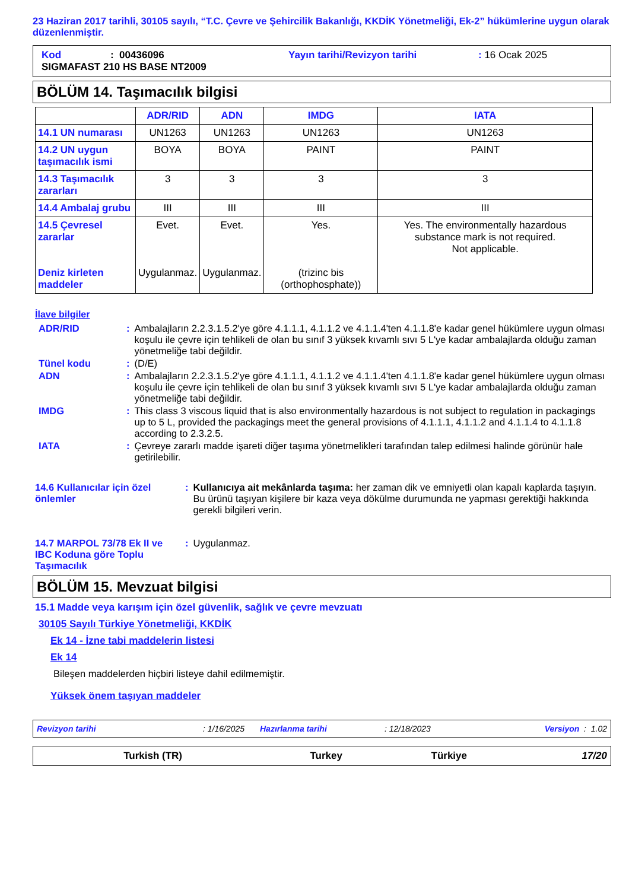23 Haziran 2017 tarihli, 30105 sayılı, “T.C. Çevre ve Şehircilik Bakanlığı, KKDİK Yönetmeliği, Ek-2” hükümlerine uygun olarak düzenlenmiştir.
Kod: 00436096 Yayın tarihi/Revizyon tarihi: 16 Ocak 2025
SIGMAFAST 210 HS BASE NT2009
BÖLÜM 14. Taşımacılık bilgisi
| | ADR/RID | ADN | IMDG | IATA |
| --- | --- | --- | --- | --- |
| 14.1 UN numarası | UN1263 | UN1263 | UN1263 | UN1263 |
| 14.2 UN uygun taşımacılık ismi | BOYA | BOYA | PAINT | PAINT |
| 14.3 Taşımacılık zararları | 3 | 3 | 3 | 3 |
| 14.4 Ambalaj grubu | III | III | III | III |
| 14.5 Çevresel zararlar Deniz kirleten maddeler | Evet. Uygulanmaz. | Evet. Uygulanmaz. | Yes. (trizinc bis (orthophosphate)) | Yes. The environmentally hazardous substance mark is not required. Not applicable. |
İlave bilgiler
| ADR/RID | : | Ambalajların 2.2.3.1.5.2'ye göre 4.1.1.1, 4.1.1.2 ve 4.1.1.4'ten 4.1.1.8'e kadar genel hükümlere uygun olması koşulu ile çevre için tehlikeli de olan bu sınıf 3 yüksek kıvamlı sıvı 5 L'ye kadar ambalajlarda olduğu zaman yönetmeliğe tabi değildir. |
| Tünel kodu | : | (D/E) |
| ADN | : | Ambalajların 2.2.3.1.5.2'ye göre 4.1.1.1, 4.1.1.2 ve 4.1.1.4'ten 4.1.1.8'e kadar genel hükümlere uygun olması koşulu ile çevre için tehlikeli de olan bu sınıf 3 yüksek kıvamlı sıvı 5 L'ye kadar ambalajlarda olduğu zaman yönetmeliğe tabi değildir. |
| IMDG | : | This class 3 viscous liquid that is also environmentally hazardous is not subject to regulation in packagings up to 5 L, provided the packagings meet the general provisions of 4.1.1.1, 4.1.1.2 and 4.1.1.4 to 4.1.1.8 according to 2.3.2.5. |
| IATA | : | Çevreye zararlı madde işareti diğer taşıma yönetmelikleri tarafından talep edilmesi halinde görünür hale getirilebilir. |
| 14.6 Kullanıcılar için özel önlemler | : | Kullanıcıya ait mekânlarda taşıma: her zaman dik ve emniyetli olan kapalı kaplarda taşıyın. Bu ürünü taşıyan kişilere bir kaza veya dökülme durumunda ne yapması gerektiği hakkında gerekli bilgileri verin. |
| 14.7 MARPOL 73/78 Ek II ve IBC Koduna göre Toplu Taşımacılık | : | Uygulanmaz. |
BÖLÜM 15. Mevzuat bilgisi
15.1 Madde veya karışım için özel güvenlik, sağlık ve çevre mevzuatı
30105 Sayılı Türkiye Yönetmeliği, KKDİK
Ek 14 - İzne tabi maddelerin listesi
Ek 14
Bileşen maddelerden hiçbiri listeye dahil edilmemiştir.
Yüksek önem taşıyan maddeler
Revizyon tarihi: 1/16/2025 Hazırlanma tarihi: 12/18/2023 Versiyon : 1.02
Turkish (TR) Turkey Türkiye 17/20